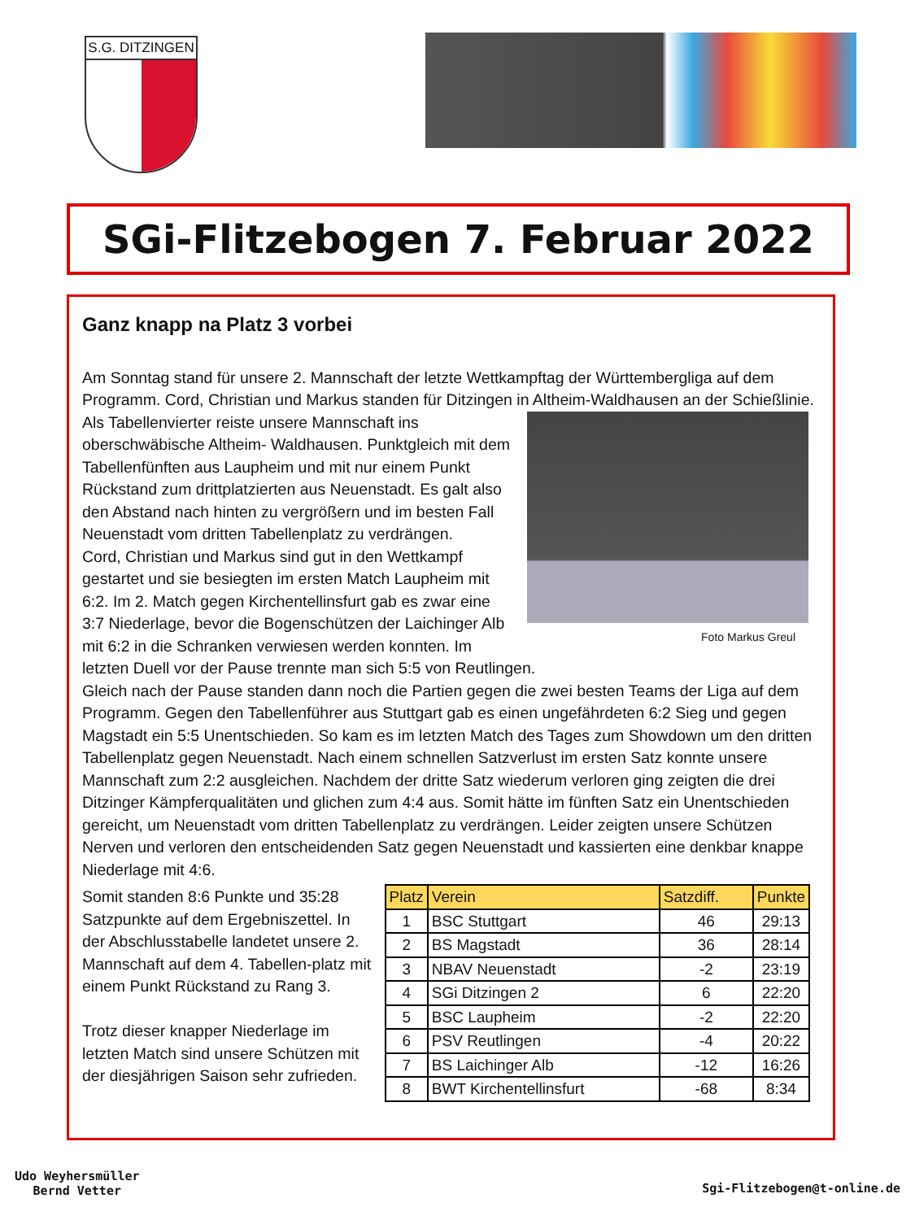S.G. DITZINGEN
SGi-Flitzebogen 7. Februar 2022
Ganz knapp na Platz 3 vorbei
Am Sonntag stand für unsere 2. Mannschaft der letzte Wettkampftag der Württembergliga auf dem Programm. Cord, Christian und Markus standen für Ditzingen in Altheim-Waldhausen an der Schießlinie.
Foto Markus Greul
Als Tabellenvierter reiste unsere Mannschaft ins oberschwäbische Altheim- Waldhausen. Punktgleich mit dem Tabellenfünften aus Laupheim und mit nur einem Punkt Rückstand zum drittplatzierten aus Neuenstadt. Es galt also den Abstand nach hinten zu vergrößern und im besten Fall Neuenstadt vom dritten Tabellenplatz zu verdrängen.
Cord, Christian und Markus sind gut in den Wettkampf gestartet und sie besiegten im ersten Match Laupheim mit 6:2. Im 2. Match gegen Kirchentellinsfurt gab es zwar eine 3:7 Niederlage, bevor die Bogenschützen der Laichinger Alb mit 6:2 in die Schranken verwiesen werden konnten. Im letzten Duell vor der Pause trennte man sich 5:5 von Reutlingen.
Gleich nach der Pause standen dann noch die Partien gegen die zwei besten Teams der Liga auf dem Programm. Gegen den Tabellenführer aus Stuttgart gab es einen ungefährdeten 6:2 Sieg und gegen Magstadt ein 5:5 Unentschieden. So kam es im letzten Match des Tages zum Showdown um den dritten Tabellenplatz gegen Neuenstadt. Nach einem schnellen Satzverlust im ersten Satz konnte unsere Mannschaft zum 2:2 ausgleichen. Nachdem der dritte Satz wiederum verloren ging zeigten die drei Ditzinger Kämpferqualitäten und glichen zum 4:4 aus. Somit hätte im fünften Satz ein Unentschieden gereicht, um Neuenstadt vom dritten Tabellenplatz zu verdrängen. Leider zeigten unsere Schützen Nerven und verloren den entscheidenden Satz gegen Neuenstadt und kassierten eine denkbar knappe Niederlage mit 4:6.
| Platz | Verein | Satzdiff. | Punkte |
| --- | --- | --- | --- |
| 1 | BSC Stuttgart | 46 | 29:13 |
| 2 | BS Magstadt | 36 | 28:14 |
| 3 | NBAV Neuenstadt | -2 | 23:19 |
| 4 | SGi Ditzingen 2 | 6 | 22:20 |
| 5 | BSC Laupheim | -2 | 22:20 |
| 6 | PSV Reutlingen | -4 | 20:22 |
| 7 | BS Laichinger Alb | -12 | 16:26 |
| 8 | BWT Kirchentellinsfurt | -68 | 8:34 |
Somit standen 8:6 Punkte und 35:28 Satzpunkte auf dem Ergebniszettel. In der Abschlusstabelle landetet unsere 2. Mannschaft auf dem 4. Tabellen-platz mit einem Punkt Rückstand zu Rang 3.
Trotz dieser knapper Niederlage im letzten Match sind unsere Schützen mit der diesjährigen Saison sehr zufrieden.
Udo Weyhersmüller
Bernd Vetter
Sgi-Flitzebogen@t-online.de